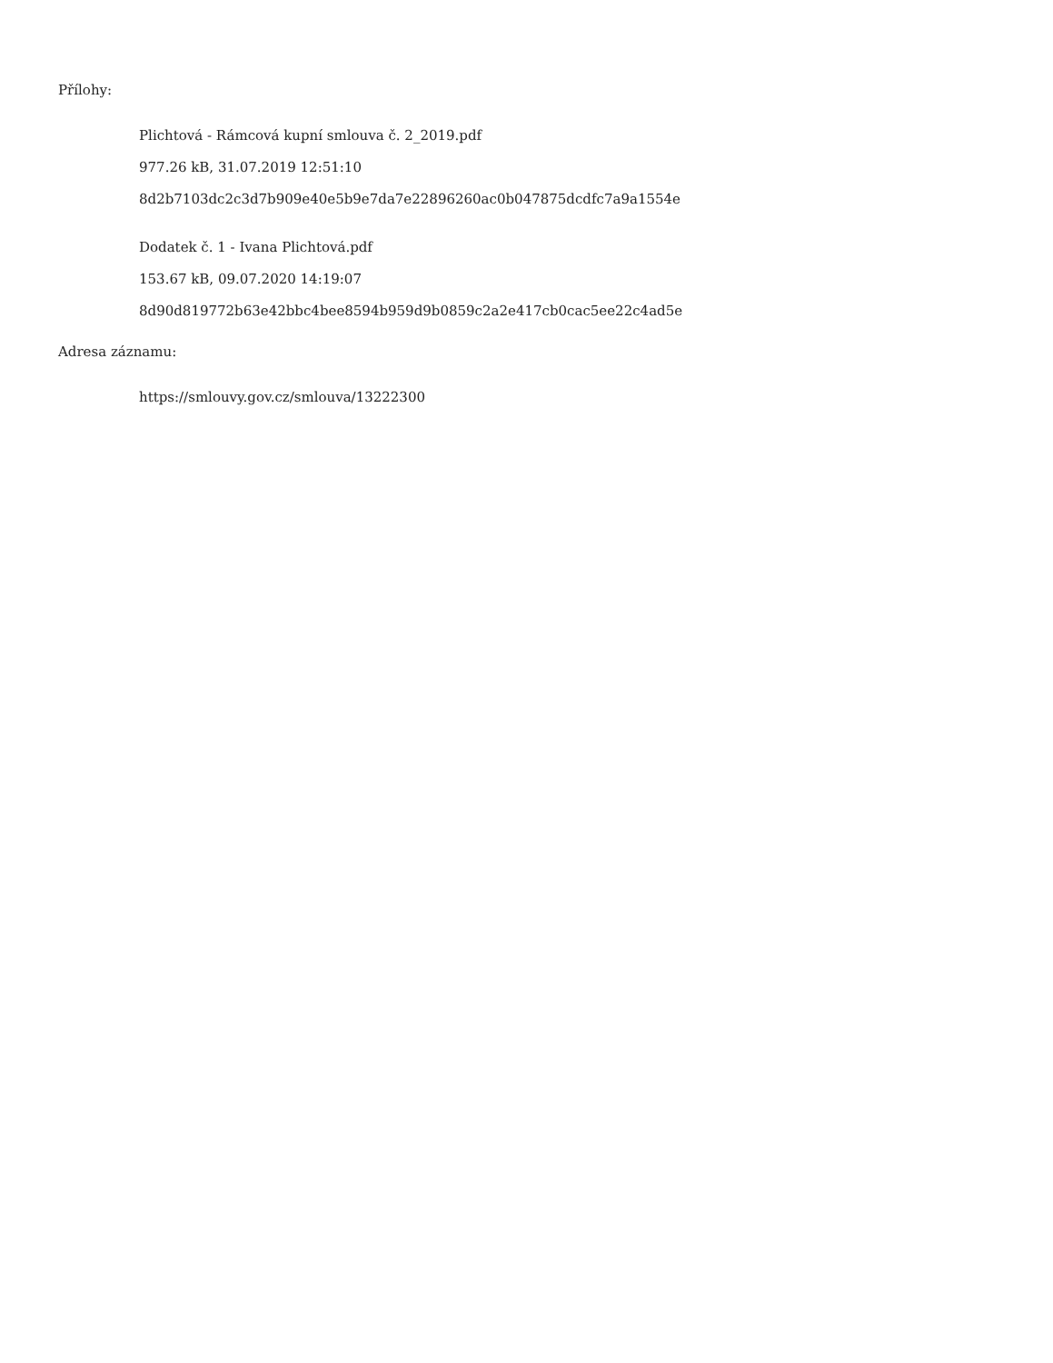Přílohy:
Plichtová - Rámcová kupní smlouva č. 2_2019.pdf
977.26 kB, 31.07.2019 12:51:10
8d2b7103dc2c3d7b909e40e5b9e7da7e22896260ac0b047875dcdfc7a9a1554e
Dodatek č. 1 - Ivana Plichtová.pdf
153.67 kB, 09.07.2020 14:19:07
8d90d819772b63e42bbc4bee8594b959d9b0859c2a2e417cb0cac5ee22c4ad5e
Adresa záznamu:
https://smlouvy.gov.cz/smlouva/13222300